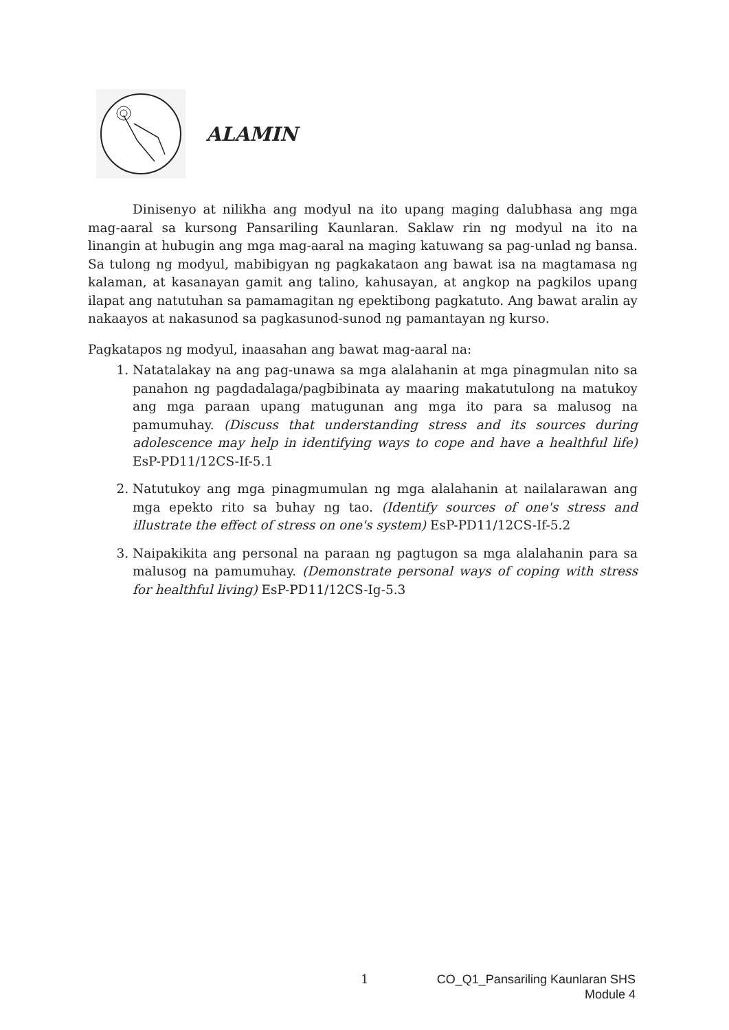ALAMIN
Dinisenyo at nilikha ang modyul na ito upang maging dalubhasa ang mga mag-aaral sa kursong Pansariling Kaunlaran. Saklaw rin ng modyul na ito na linangin at hubugin ang mga mag-aaral na maging katuwang sa pag-unlad ng bansa. Sa tulong ng modyul, mabibigyan ng pagkakataon ang bawat isa na magtamasa ng kalaman, at kasanayan gamit ang talino, kahusayan, at angkop na pagkilos upang ilapat ang natutuhan sa pamamagitan ng epektibong pagkatuto. Ang bawat aralin ay nakaayos at nakasunod sa pagkasunod-sunod ng pamantayan ng kurso.
Pagkatapos ng modyul, inaasahan ang bawat mag-aaral na:
1. Natatalakay na ang pag-unawa sa mga alalahanin at mga pinagmulan nito sa panahon ng pagdadalaga/pagbibinata ay maaring makatutulong na matukoy ang mga paraan upang matugunan ang mga ito para sa malusog na pamumuhay. (Discuss that understanding stress and its sources during adolescence may help in identifying ways to cope and have a healthful life) EsP-PD11/12CS-If-5.1
2. Natutukoy ang mga pinagmumulan ng mga alalahanin at nailalarawan ang mga epekto rito sa buhay ng tao. (Identify sources of one's stress and illustrate the effect of stress on one's system) EsP-PD11/12CS-If-5.2
3. Naipakikita ang personal na paraan ng pagtugon sa mga alalahanin para sa malusog na pamumuhay. (Demonstrate personal ways of coping with stress for healthful living) EsP-PD11/12CS-Ig-5.3
1
CO_Q1_Pansariling Kaunlaran SHS
Module 4